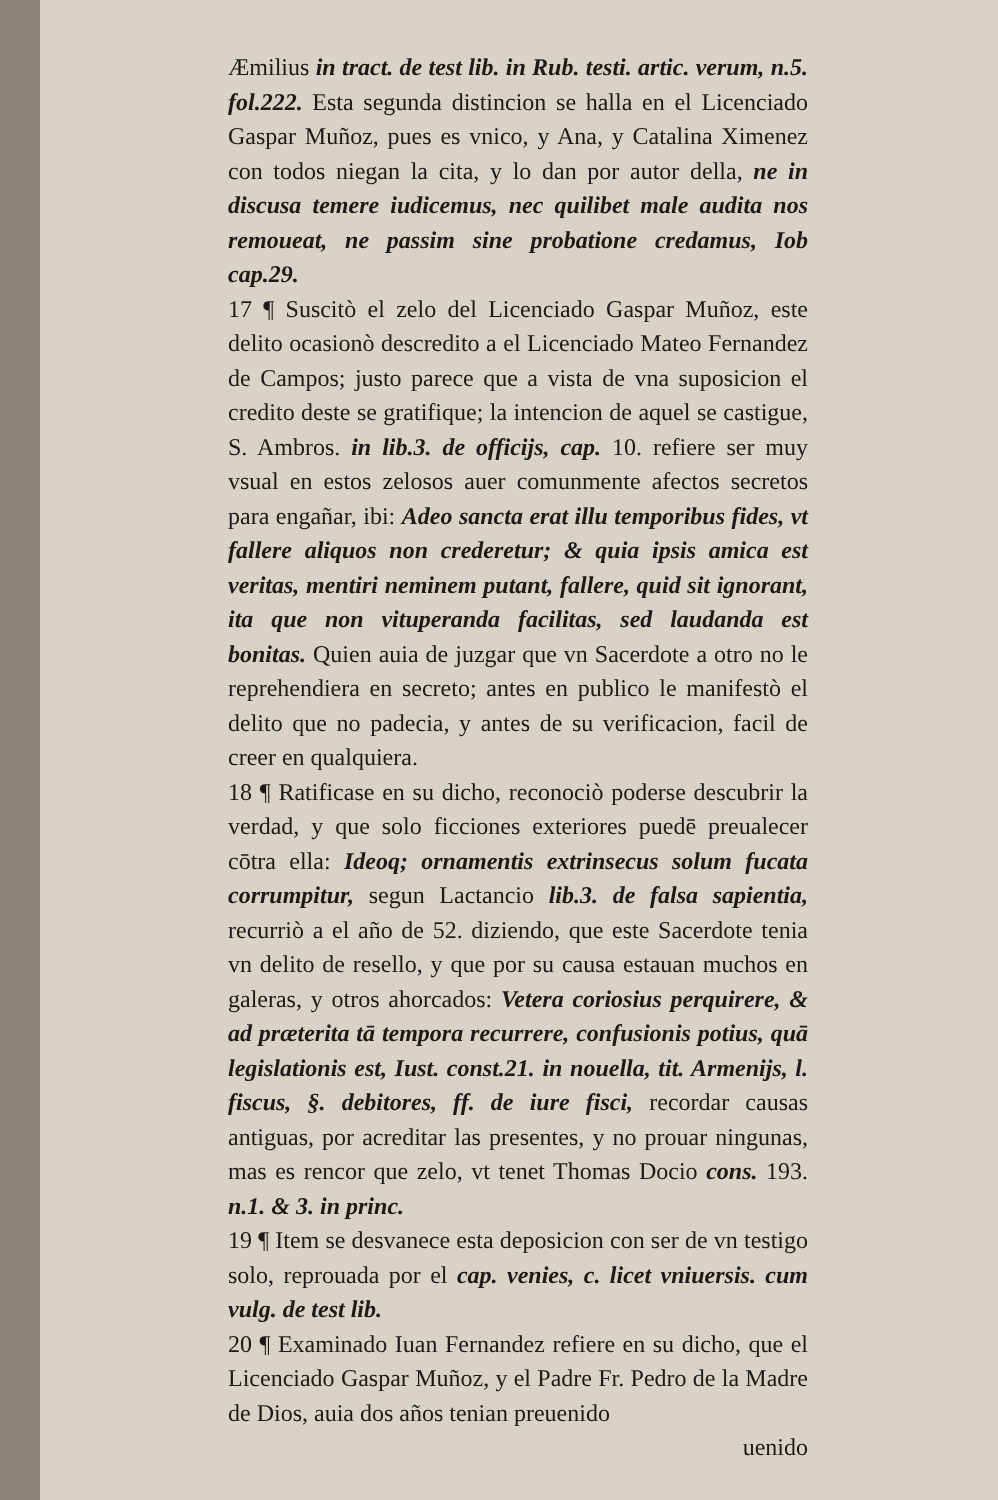Æmilius in tract. de test lib. in Rub. testi. artic. verum, n.5. fol.222. Esta segunda distincion se halla en el Licenciado Gaspar Muñoz, pues es vnico, y Ana, y Catalina Ximenez con todos niegan la cita, y lo dan por autor della, ne in discusa temere iudicemus, nec quilibet male audita nos remoueat, ne passim sine probatione credamus, Iob cap.29.
17 ¶ Suscitò el zelo del Licenciado Gaspar Muñoz, este delito ocasionò descredito a el Licenciado Mateo Fernandez de Campos; justo parece que a vista de vna suposicion el credito deste se gratifique; la intencion de aquel se castigue, S. Ambros. in lib.3. de officijs, cap. 10. refiere ser muy vsual en estos zelosos auer comunmente afectos secretos para engañar, ibi: Adeo sancta erat illu temporibus fides, vt fallere aliquos non crederetur; & quia ipsis amica est veritas, mentiri neminem putant, fallere, quid sit ignorant, ita que non vituperanda facilitas, sed laudanda est bonitas. Quien auia de juzgar que vn Sacerdote a otro no le reprehendiera en secreto; antes en publico le manifestò el delito que no padecia, y antes de su verificacion, facil de creer en qualquiera.
18 ¶ Ratificase en su dicho, reconociò poderse descubrir la verdad, y que solo ficciones exteriores puedē preualecer cōtra ella: Ideoq; ornamentis extrinsecus solum fucata corrumpitur, segun Lactancio lib.3. de falsa sapientia, recurriò a el año de 52. diziendo, que este Sacerdote tenia vn delito de resello, y que por su causa estauan muchos en galeras, y otros ahorcados: Vetera coriosius perquirere, & ad præterita tā tempora recurrere, confusionis potius, quā legislationis est, Iust. const.21. in nouella, tit. Armenijs, l. fiscus, §. debitores, ff. de iure fisci, recordar causas antiguas, por acreditar las presentes, y no prouar ningunas, mas es rencor que zelo, vt tenet Thomas Docio cons. 193. n.1. & 3. in princ.
19 ¶ Item se desvanece esta deposicion con ser de vn testigo solo, reprouada por el cap. venies, c. licet vniuersis. cum vulg. de test lib.
20 ¶ Examinado Iuan Fernandez refiere en su dicho, que el Licenciado Gaspar Muñoz, y el Padre Fr. Pedro de la Madre de Dios, auia dos años tenian preuenido
uenido